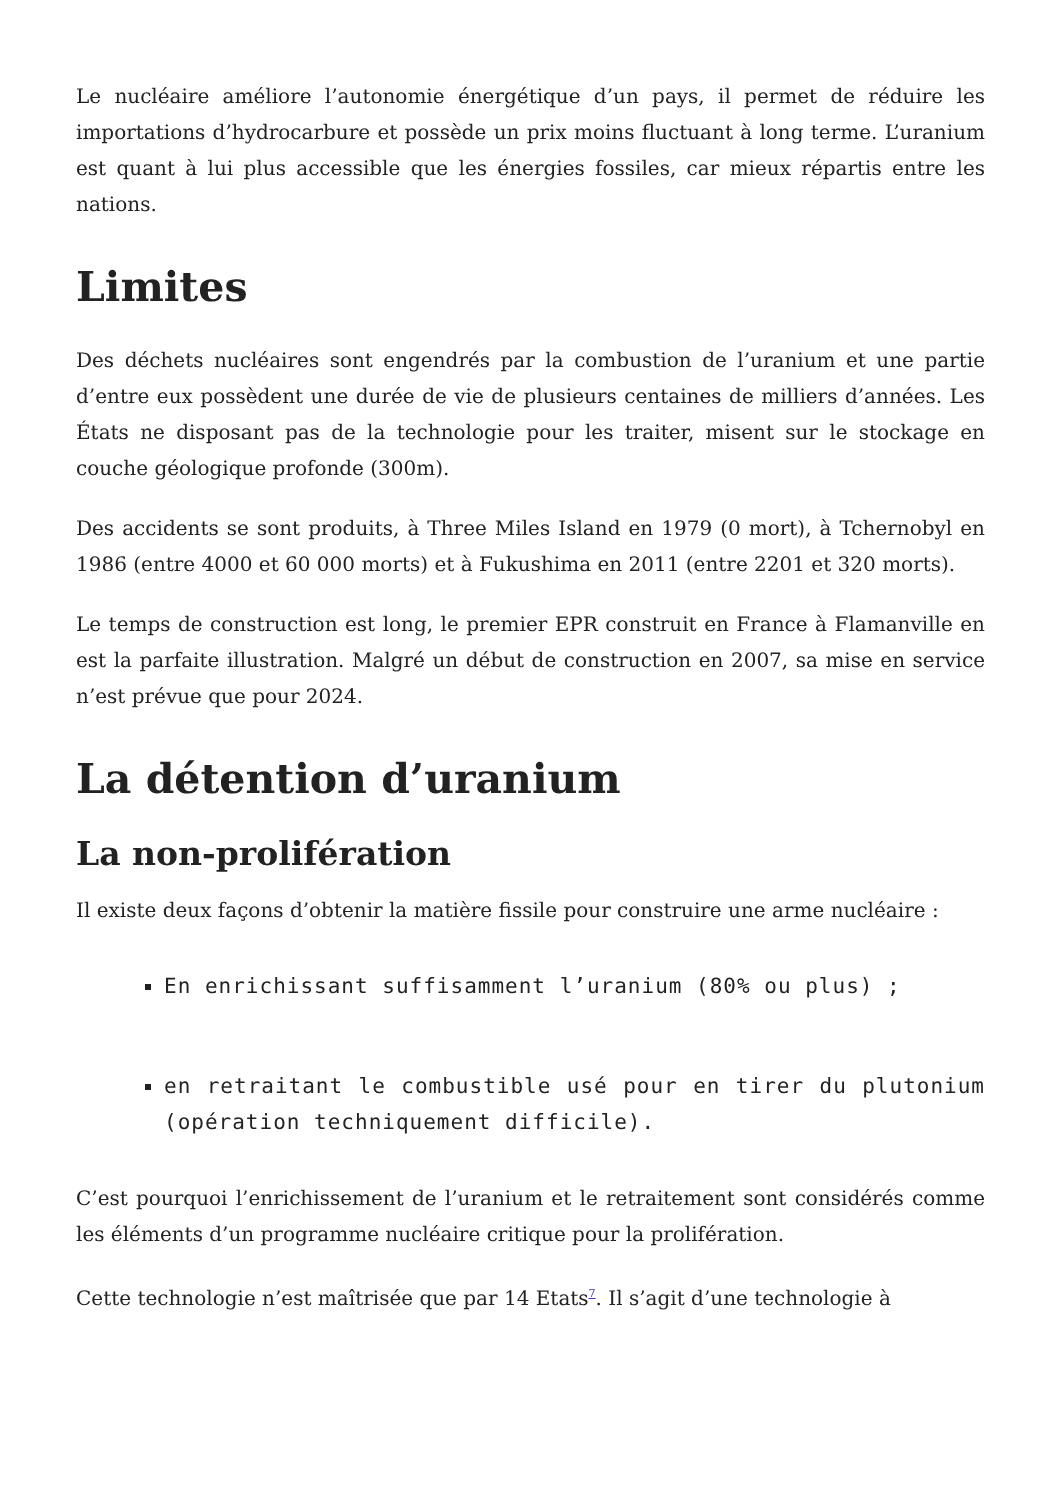Le nucléaire améliore l’autonomie énergétique d’un pays, il permet de réduire les importations d’hydrocarbure et possède un prix moins fluctuant à long terme. L’uranium est quant à lui plus accessible que les énergies fossiles, car mieux répartis entre les nations.
Limites
Des déchets nucléaires sont engendrés par la combustion de l’uranium et une partie d’entre eux possèdent une durée de vie de plusieurs centaines de milliers d’années. Les États ne disposant pas de la technologie pour les traiter, misent sur le stockage en couche géologique profonde (300m).
Des accidents se sont produits, à Three Miles Island en 1979 (0 mort), à Tchernobyl en 1986 (entre 4000 et 60 000 morts) et à Fukushima en 2011 (entre 2201 et 320 morts).
Le temps de construction est long, le premier EPR construit en France à Flamanville en est la parfaite illustration. Malgré un début de construction en 2007, sa mise en service n’est prévue que pour 2024.
La détention d’uranium
La non-prolifération
Il existe deux façons d’obtenir la matière fissile pour construire une arme nucléaire :
En enrichissant suffisamment l’uranium (80% ou plus) ;
en retraitant le combustible usé pour en tirer du plutonium (opération techniquement difficile).
C’est pourquoi l’enrichissement de l’uranium et le retraitement sont considérés comme les éléments d’un programme nucléaire critique pour la prolifération.
Cette technologie n’est maîtrisée que par 14 Etats<sup>7</sup>. Il s’agit d’une technologie à